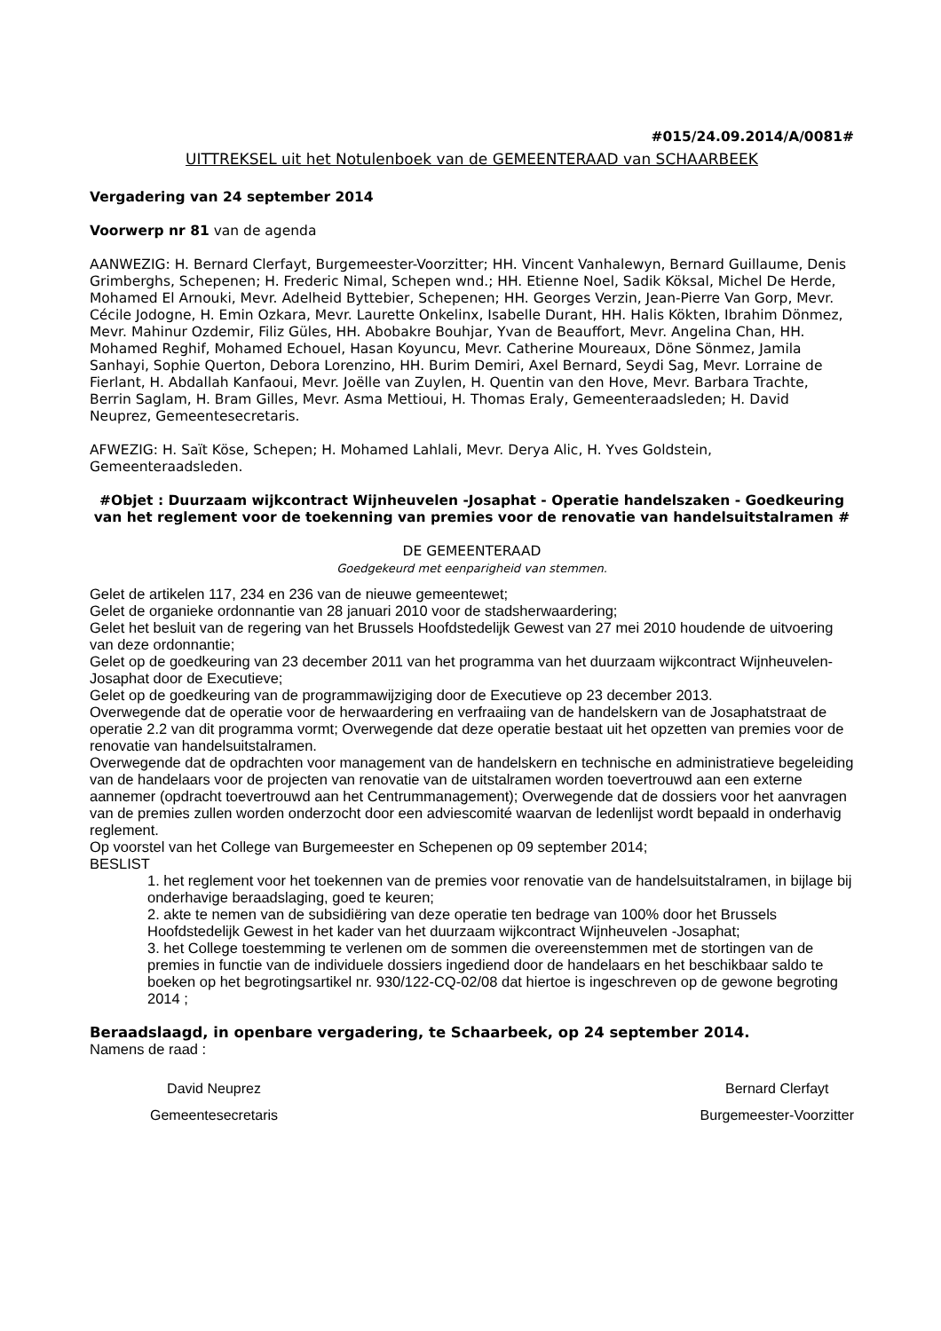#015/24.09.2014/A/0081#
UITTREKSEL uit het Notulenboek van de GEMEENTERAAD van SCHAARBEEK
Vergadering van 24 september 2014
Voorwerp nr 81 van de agenda
AANWEZIG: H. Bernard Clerfayt, Burgemeester-Voorzitter; HH. Vincent Vanhalewyn, Bernard Guillaume, Denis Grimberghs, Schepenen; H. Frederic Nimal, Schepen wnd.; HH. Etienne Noel, Sadik Köksal, Michel De Herde, Mohamed El Arnouki, Mevr. Adelheid Byttebier, Schepenen; HH. Georges Verzin, Jean-Pierre Van Gorp, Mevr. Cécile Jodogne, H. Emin Ozkara, Mevr. Laurette Onkelinx, Isabelle Durant, HH. Halis Kökten, Ibrahim Dönmez, Mevr. Mahinur Ozdemir, Filiz Güles, HH. Abobakre Bouhjar, Yvan de Beauffort, Mevr. Angelina Chan, HH. Mohamed Reghif, Mohamed Echouel, Hasan Koyuncu, Mevr. Catherine Moureaux, Döne Sönmez, Jamila Sanhayi, Sophie Querton, Debora Lorenzino, HH. Burim Demiri, Axel Bernard, Seydi Sag, Mevr. Lorraine de Fierlant, H. Abdallah Kanfaoui, Mevr. Joëlle van Zuylen, H. Quentin van den Hove, Mevr. Barbara Trachte, Berrin Saglam, H. Bram Gilles, Mevr. Asma Mettioui, H. Thomas Eraly, Gemeenteraadsleden; H. David Neuprez, Gemeentesecretaris.
AFWEZIG: H. Saït Köse, Schepen; H. Mohamed Lahlali, Mevr. Derya Alic, H. Yves Goldstein, Gemeenteraadsleden.
#Objet : Duurzaam wijkcontract Wijnheuvelen -Josaphat - Operatie handelszaken - Goedkeuring van het reglement voor de toekenning van premies voor de renovatie van handelsuitstalramen #
DE GEMEENTERAAD
Goedgekeurd met eenparigheid van stemmen.
Gelet de artikelen 117, 234 en 236 van de nieuwe gemeentewet;
Gelet de organieke ordonnantie van 28 januari 2010 voor de stadsherwaardering;
Gelet het besluit van de regering van het Brussels Hoofdstedelijk Gewest van 27 mei 2010 houdende de uitvoering van deze ordonnantie;
Gelet op de goedkeuring van 23 december 2011 van het programma van het duurzaam wijkcontract Wijnheuvelen-Josaphat door de Executieve;
Gelet op de goedkeuring van de programmawijziging door de Executieve op 23 december 2013.
Overwegende dat de operatie voor de herwaardering en verfraaiing van de handelskern van de Josaphatstraat de operatie 2.2 van dit programma vormt; Overwegende dat deze operatie bestaat uit het opzetten van premies voor de renovatie van handelsuitstalramen.
Overwegende dat de opdrachten voor management van de handelskern en technische en administratieve begeleiding van de handelaars voor de projecten van renovatie van de uitstalramen worden toevertrouwd aan een externe aannemer (opdracht toevertrouwd aan het Centrummanagement); Overwegende dat de dossiers voor het aanvragen van de premies zullen worden onderzocht door een adviescomité waarvan de ledenlijst wordt bepaald in onderhavig reglement.
Op voorstel van het College van Burgemeester en Schepenen op 09 september 2014;
BESLIST
1. het reglement voor het toekennen van de premies voor renovatie van de handelsuitstalramen, in bijlage bij onderhavige beraadslaging, goed te keuren;
2. akte te nemen van de subsidiëring van deze operatie ten bedrage van 100% door het Brussels Hoofdstedelijk Gewest in het kader van het duurzaam wijkcontract Wijnheuvelen -Josaphat;
3. het College toestemming te verlenen om de sommen die overeenstemmen met de stortingen van de premies in functie van de individuele dossiers ingediend door de handelaars en het beschikbaar saldo te boeken op het begrotingsartikel nr. 930/122-CQ-02/08 dat hiertoe is ingeschreven op de gewone begroting 2014 ;
Beraadslaagd, in openbare vergadering, te Schaarbeek, op 24 september 2014.
Namens de raad :
David Neuprez
Gemeentesecretaris
Bernard Clerfayt
Burgemeester-Voorzitter